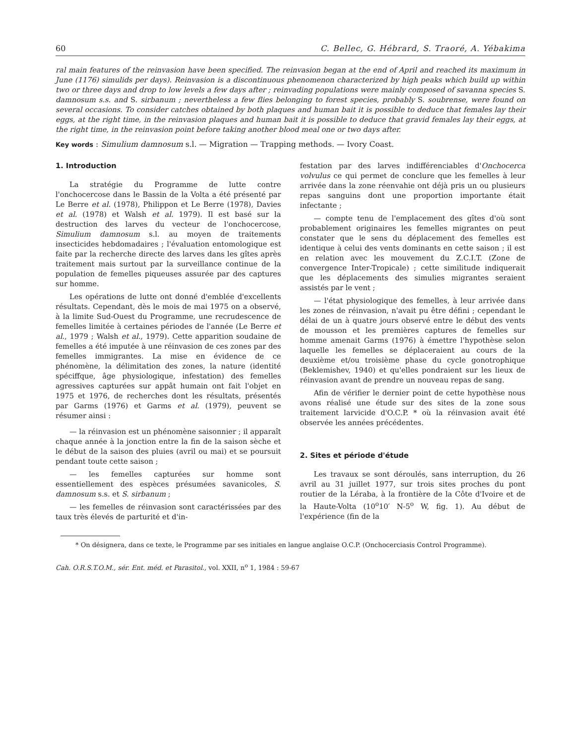60 C. Bellec, G. Hébrard, S. Traoré, A. Yébakima
ral main features of the reinvasion have been specified. The reinvasion began at the end of April and reached its maximum in June (1176) simulids per days). Reinvasion is a discontinuous phenomenon characterized by high peaks which build up within two or three days and drop to low levels a few days after ; reinvading populations were mainly composed of savanna species S. damnosum s.s. and S. sirbanum ; nevertheless a few flies belonging to forest species, probably S. soubrense, were found on several occasions. To consider catches obtained by both plaques and human bait it is possible to deduce that females lay their eggs, at the right time, in the reinvasion plaques and human bait it is possible to deduce that gravid females lay their eggs, at the right time, in the reinvasion point before taking another blood meal one or two days after.
Key words : Simulium damnosum s.l. — Migration — Trapping methods. — Ivory Coast.
1. Introduction
La stratégie du Programme de lutte contre l'onchocercose dans le Bassin de la Volta a été présenté par Le Berre et al. (1978), Philippon et Le Berre (1978), Davies et al. (1978) et Walsh et al. 1979). Il est basé sur la destruction des larves du vecteur de l'onchocercose, Simulium damnosum s.l. au moyen de traitements insecticides hebdomadaires ; l'évaluation entomologique est faite par la recherche directe des larves dans les gîtes après traitement mais surtout par la surveillance continue de la population de femelles piqueuses assurée par des captures sur homme.
Les opérations de lutte ont donné d'emblée d'excellents résultats. Cependant, dès le mois de mai 1975 on a observé, à la limite Sud-Ouest du Programme, une recrudescence de femelles limitée à certaines périodes de l'année (Le Berre et al., 1979 ; Walsh et al., 1979). Cette apparition soudaine de femelles a été imputée à une réinvasion de ces zones par des femelles immigrantes. La mise en évidence de ce phénomène, la délimitation des zones, la nature (identité spéciffque, âge physiologique, infestation) des femelles agressives capturées sur appât humain ont fait l'objet en 1975 et 1976, de recherches dont les résultats, présentés par Garms (1976) et Garms et al. (1979), peuvent se résumer ainsi :
— la réinvasion est un phénomène saisonnier ; il apparaît chaque année à la jonction entre la fin de la saison sèche et le début de la saison des pluies (avril ou mai) et se poursuit pendant toute cette saison ;
— les femelles capturées sur homme sont essentiellement des espèces présumées savanicoles, S. damnosum s.s. et S. sirbanum ;
— les femelles de réinvasion sont caractérissées par des taux très élevés de parturité et d'in-
festation par des larves indifférenciables d'Onchocerca volvulus ce qui permet de conclure que les femelles à leur arrivée dans la zone réenvahie ont déjà pris un ou plusieurs repas sanguins dont une proportion importante était infectante ;
— compte tenu de l'emplacement des gîtes d'où sont probablement originaires les femelles migrantes on peut constater que le sens du déplacement des femelles est identique à celui des vents dominants en cette saison ; il est en relation avec les mouvement du Z.C.I.T. (Zone de convergence Inter-Tropicale) ; cette similitude indiquerait que les déplacements des simulies migrantes seraient assistés par le vent ;
— l'état physiologique des femelles, à leur arrivée dans les zones de réinvasion, n'avait pu être défini ; cependant le délai de un à quatre jours observé entre le début des vents de mousson et les premières captures de femelles sur homme amenait Garms (1976) à émettre l'hypothèse selon laquelle les femelles se déplaceraient au cours de la deuxième et/ou troisième phase du cycle gonotrophique (Beklemishev, 1940) et qu'elles pondraient sur les lieux de réinvasion avant de prendre un nouveau repas de sang.
Afin de vérifier le dernier point de cette hypothèse nous avons réalisé une étude sur des sites de la zone sous traitement larvicide d'O.C.P. * où la réinvasion avait été observée les années précédentes.
2. Sites et période d'étude
Les travaux se sont déroulés, sans interruption, du 26 avril au 31 juillet 1977, sur trois sites proches du pont routier de la Léraba, à la frontière de la Côte d'Ivoire et de la Haute-Volta (10<sup>o</sup>10′ N-5<sup>o</sup> W, fig. 1). Au début de l'expérience (fin de la
* On désignera, dans ce texte, le Programme par ses initiales en langue anglaise O.C.P. (Onchocerciasis Control Programme).
Cah. O.R.S.T.O.M., sér. Ent. méd. et Parasitol., vol. XXII, n<sup>o</sup> 1, 1984 : 59-67